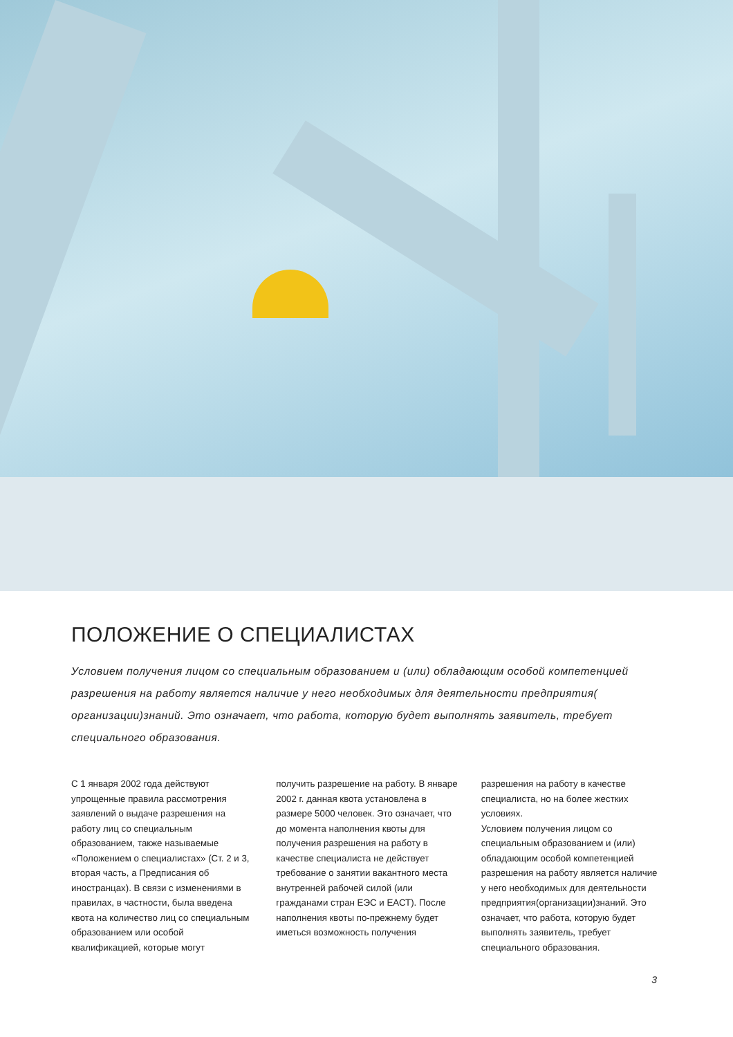ПОЛОЖЕНИЕ О СПЕЦИАЛИСТАХ
Условием получения лицом со специальным образованием и (или) обладающим особой компетенцией разрешения на работу является наличие у него необходимых для деятельности предприятия( организации)знаний. Это означает, что работа, которую будет выполнять заявитель, требует специального образования.
С 1 января 2002 года действуют упрощенные правила рассмотрения заявлений о выдаче разрешения на работу лиц со специальным образованием, также называемые «Положением о специалистах» (Ст. 2 и 3, вторая часть, а Предписания об иностранцах). В связи с изменениями в правилах, в частности, была введена квота на количество лиц со специальным образованием или особой квалификацией, которые могут
получить разрешение на работу. В январе 2002 г. данная квота установлена в размере 5000 человек. Это означает, что до момента наполнения квоты для получения разрешения на работу в качестве специалиста не действует требование о занятии вакантного места внутренней рабочей силой (или гражданами стран ЕЭС и ЕАСТ). После наполнения квоты по-прежнему будет иметься возможность получения
разрешения на работу в качестве специалиста, но на более жестких условиях.
Условием получения лицом со специальным образованием и (или) обладающим особой компетенцией разрешения на работу является наличие у него необходимых для деятельности предприятия(организации)знаний. Это означает, что работа, которую будет выполнять заявитель, требует специального образования.
3